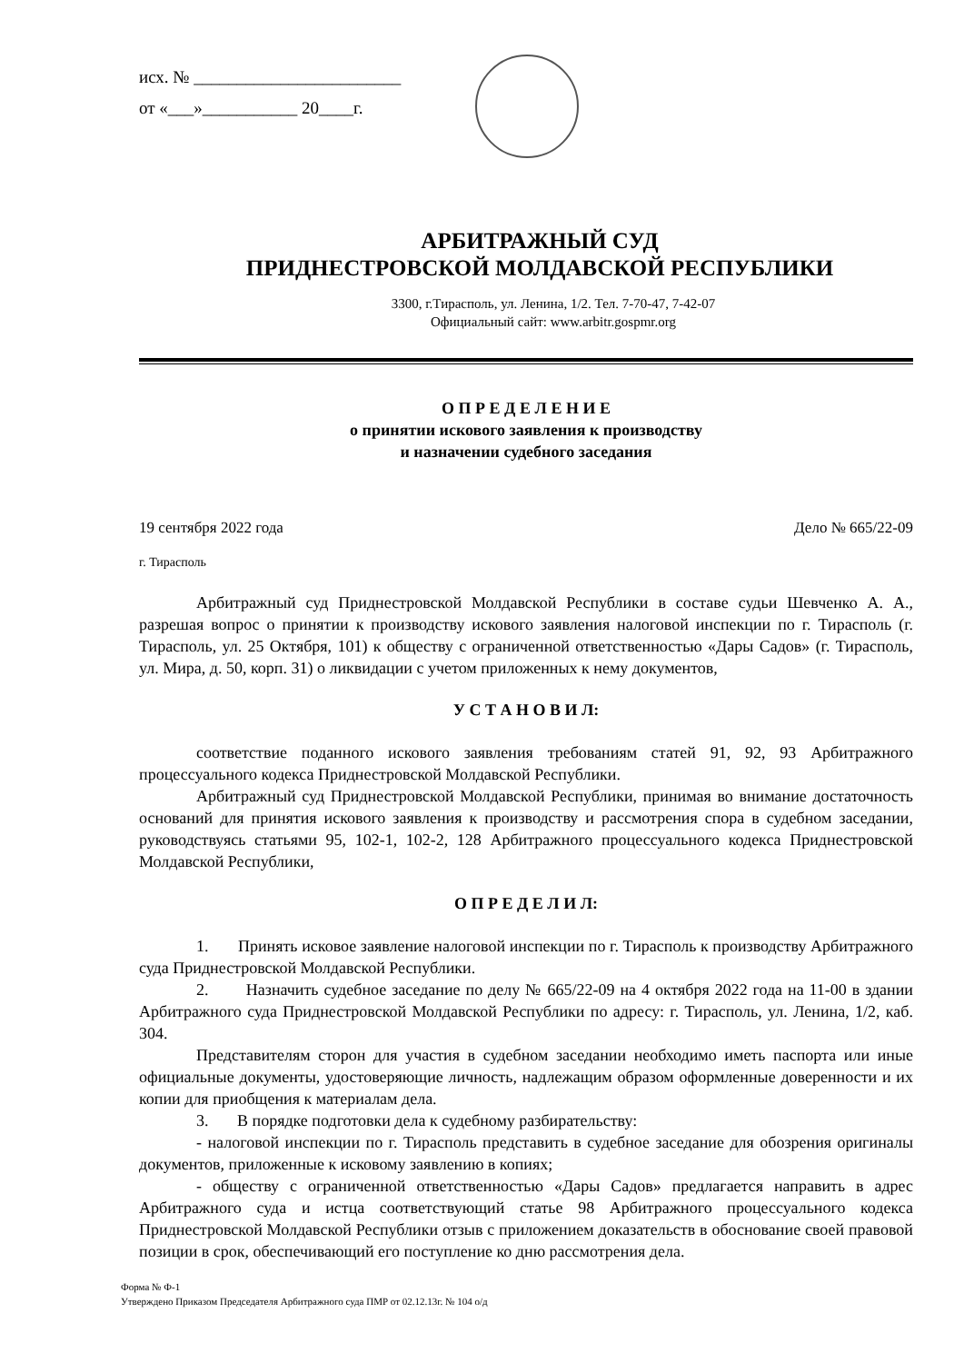исх. № ________________________
от «___»___________ 20____г.
АРБИТРАЖНЫЙ СУД
ПРИДНЕСТРОВСКОЙ МОЛДАВСКОЙ РЕСПУБЛИКИ
3300, г.Тирасполь, ул. Ленина, 1/2. Тел. 7-70-47, 7-42-07
Официальный сайт: www.arbitr.gospmr.org
О П Р Е Д Е Л Е Н И Е
о принятии искового заявления к производству
и назначении судебного заседания
19 сентября 2022 года Дело № 665/22-09
г. Тирасполь
Арбитражный суд Приднестровской Молдавской Республики в составе судьи Шевченко А. А., разрешая вопрос о принятии к производству искового заявления налоговой инспекции по г. Тирасполь (г. Тирасполь, ул. 25 Октября, 101) к обществу с ограниченной ответственностью «Дары Садов» (г. Тирасполь, ул. Мира, д. 50, корп. 31) о ликвидации с учетом приложенных к нему документов,
У С Т А Н О В И Л:
соответствие поданного искового заявления требованиям статей 91, 92, 93 Арбитражного процессуального кодекса Приднестровской Молдавской Республики.
Арбитражный суд Приднестровской Молдавской Республики, принимая во внимание достаточность оснований для принятия искового заявления к производству и рассмотрения спора в судебном заседании, руководствуясь статьями 95, 102-1, 102-2, 128 Арбитражного процессуального кодекса Приднестровской Молдавской Республики,
О П Р Е Д Е Л И Л:
1. Принять исковое заявление налоговой инспекции по г. Тирасполь к производству Арбитражного суда Приднестровской Молдавской Республики.
2. Назначить судебное заседание по делу № 665/22-09 на 4 октября 2022 года на 11-00 в здании Арбитражного суда Приднестровской Молдавской Республики по адресу: г. Тирасполь, ул. Ленина, 1/2, каб. 304.
Представителям сторон для участия в судебном заседании необходимо иметь паспорта или иные официальные документы, удостоверяющие личность, надлежащим образом оформленные доверенности и их копии для приобщения к материалам дела.
3. В порядке подготовки дела к судебному разбирательству:
- налоговой инспекции по г. Тирасполь представить в судебное заседание для обозрения оригиналы документов, приложенные к исковому заявлению в копиях;
- обществу с ограниченной ответственностью «Дары Садов» предлагается направить в адрес Арбитражного суда и истца соответствующий статье 98 Арбитражного процессуального кодекса Приднестровской Молдавской Республики отзыв с приложением доказательств в обоснование своей правовой позиции в срок, обеспечивающий его поступление ко дню рассмотрения дела.
Форма № Ф-1
Утверждено Приказом Председателя Арбитражного суда ПМР от 02.12.13г. № 104 о/д